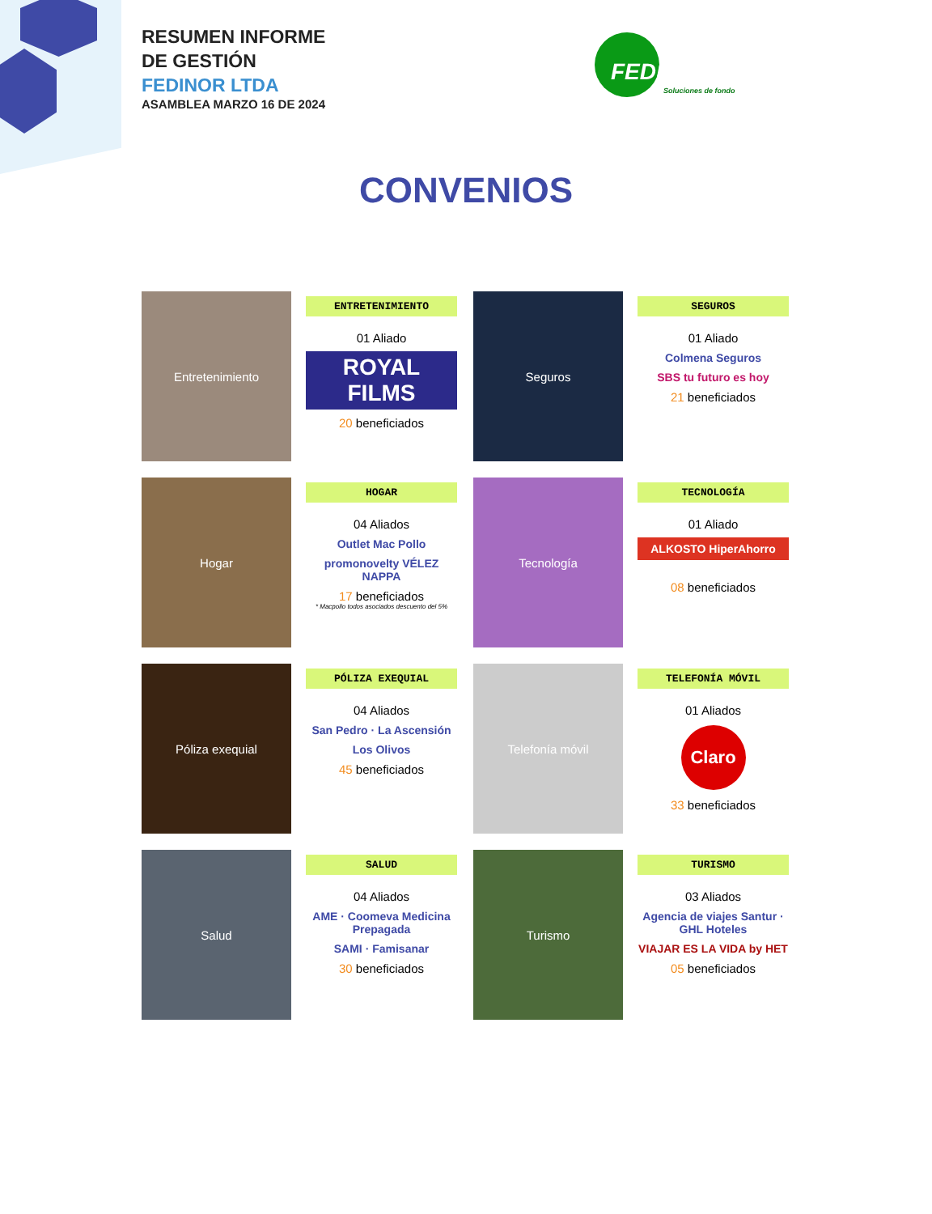RESUMEN INFORME
DE GESTIÓN
FEDINOR LTDA
ASAMBLEA MARZO 16 DE 2024
FEDINOR
Soluciones de fondo
CONVENIOS
Entretenimiento
ENTRETENIMIENTO
01 Aliado
ROYAL FILMS
20 beneficiados
Seguros
SEGUROS
01 Aliado
Colmena Seguros
SBS tu futuro es hoy
21 beneficiados
Hogar
HOGAR
04 Aliados
Outlet Mac Pollo
promonovelty VÉLEZ NAPPA
17 beneficiados
* Macpollo todos asociados descuento del 5%
Tecnología
TECNOLOGÍA
01 Aliado
ALKOSTO HiperAhorro
08 beneficiados
Póliza exequial
PÓLIZA EXEQUIAL
04 Aliados
San Pedro · La Ascensión
Los Olivos
45 beneficiados
Telefonía móvil
TELEFONÍA MÓVIL
01 Aliados
Claro
33 beneficiados
Salud
SALUD
04 Aliados
AME · Coomeva Medicina Prepagada
SAMI · Famisanar
30 beneficiados
Turismo
TURISMO
03 Aliados
Agencia de viajes Santur · GHL Hoteles
VIAJAR ES LA VIDA by HET
05 beneficiados